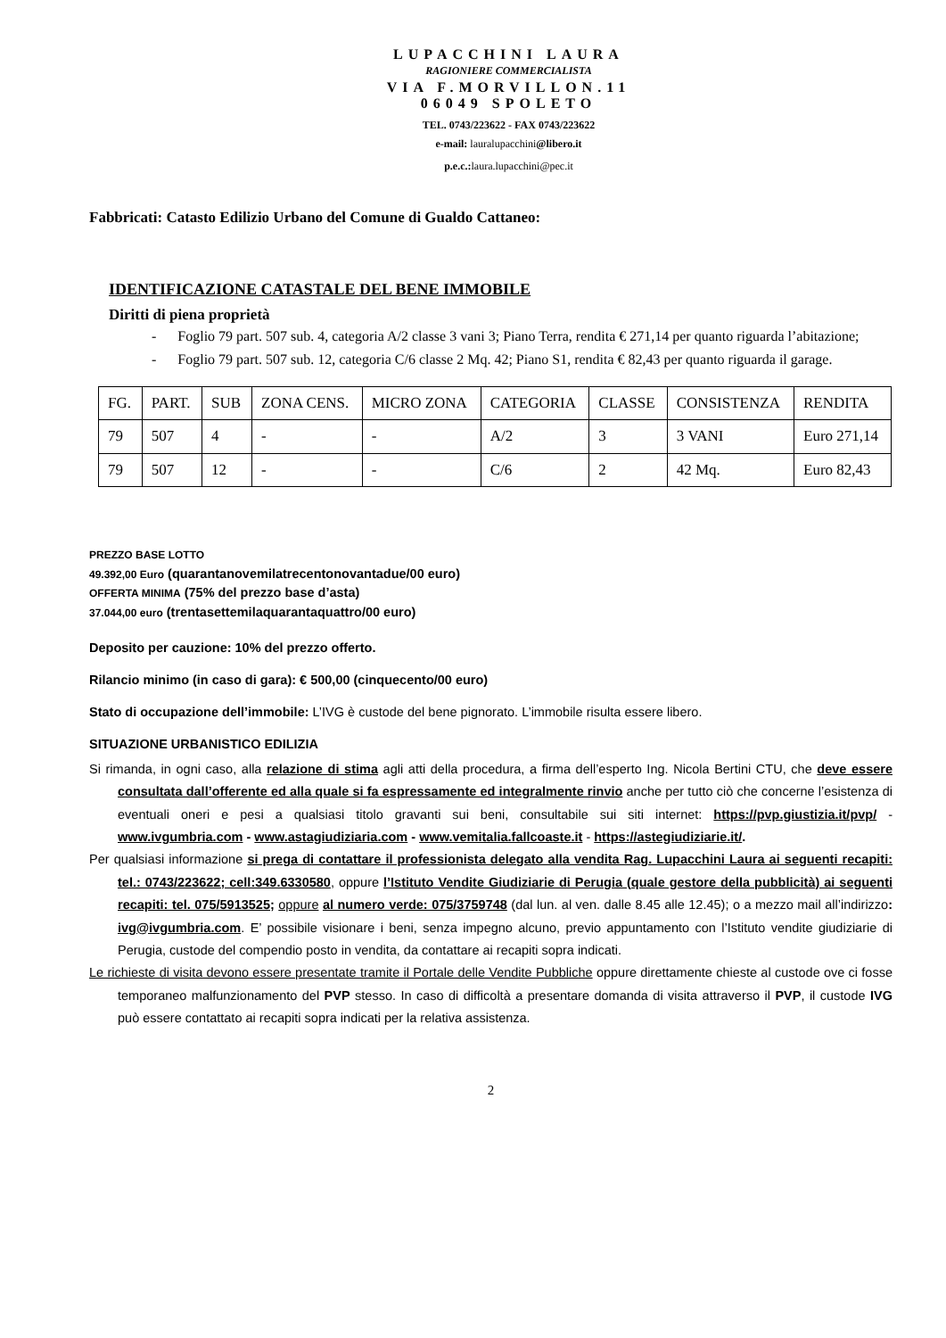LUPACCHINI LAURA
RAGIONIERE COMMERCIALISTA
VIA F.MORVILLON.11
06049 SPOLETO
TEL. 0743/223622 - FAX 0743/223622
e-mail: lauralupacchini@libero.it
p.e.c.:laura.lupacchini@pec.it
Fabbricati: Catasto Edilizio Urbano del Comune di Gualdo Cattaneo:
IDENTIFICAZIONE CATASTALE DEL BENE IMMOBILE
Diritti di piena proprietà
- Foglio 79 part. 507 sub. 4, categoria A/2 classe 3 vani 3; Piano Terra, rendita € 271,14 per quanto riguarda l’abitazione;
- Foglio 79 part. 507 sub. 12, categoria C/6 classe 2 Mq. 42; Piano S1, rendita € 82,43 per quanto riguarda il garage.
| FG. | PART. | SUB | ZONA CENS. | MICRO ZONA | CATEGORIA | CLASSE | CONSISTENZA | RENDITA |
| 79 | 507 | 4 | - | - | A/2 | 3 | 3 VANI | Euro 271,14 |
| 79 | 507 | 12 | - | - | C/6 | 2 | 42 Mq. | Euro 82,43 |
PREZZO BASE LOTTO
49.392,00 Euro (quarantanovemilatrecentonovantadue/00 euro)
OFFERTA MINIMA (75% del prezzo base d’asta)
37.044,00 euro (trentasettemilaquarantaquattro/00 euro)
Deposito per cauzione: 10% del prezzo offerto.
Rilancio minimo (in caso di gara): € 500,00 (cinquecento/00 euro)
Stato di occupazione dell’immobile: L’IVG è custode del bene pignorato. L’immobile risulta essere libero.
SITUAZIONE URBANISTICO EDILIZIA
Si rimanda, in ogni caso, alla relazione di stima agli atti della procedura, a firma dell’esperto Ing. Nicola Bertini CTU, che deve essere consultata dall’offerente ed alla quale si fa espressamente ed integralmente rinvio anche per tutto ciò che concerne l’esistenza di eventuali oneri e pesi a qualsiasi titolo gravanti sui beni, consultabile sui siti internet: https://pvp.giustizia.it/pvp/ - www.ivgumbria.com - www.astagiudiziaria.com - www.vemitalia.fallcoaste.it - https://astegiudiziarie.it/.
Per qualsiasi informazione si prega di contattare il professionista delegato alla vendita Rag. Lupacchini Laura ai seguenti recapiti: tel.: 0743/223622; cell:349.6330580, oppure l’Istituto Vendite Giudiziarie di Perugia (quale gestore della pubblicità) ai seguenti recapiti: tel. 075/5913525; oppure al numero verde: 075/3759748 (dal lun. al ven. dalle 8.45 alle 12.45); o a mezzo mail all’indirizzo: ivg@ivgumbria.com. E’ possibile visionare i beni, senza impegno alcuno, previo appuntamento con l’Istituto vendite giudiziarie di Perugia, custode del compendio posto in vendita, da contattare ai recapiti sopra indicati.
Le richieste di visita devono essere presentate tramite il Portale delle Vendite Pubbliche oppure direttamente chieste al custode ove ci fosse temporaneo malfunzionamento del PVP stesso. In caso di difficoltà a presentare domanda di visita attraverso il PVP, il custode IVG può essere contattato ai recapiti sopra indicati per la relativa assistenza.
2